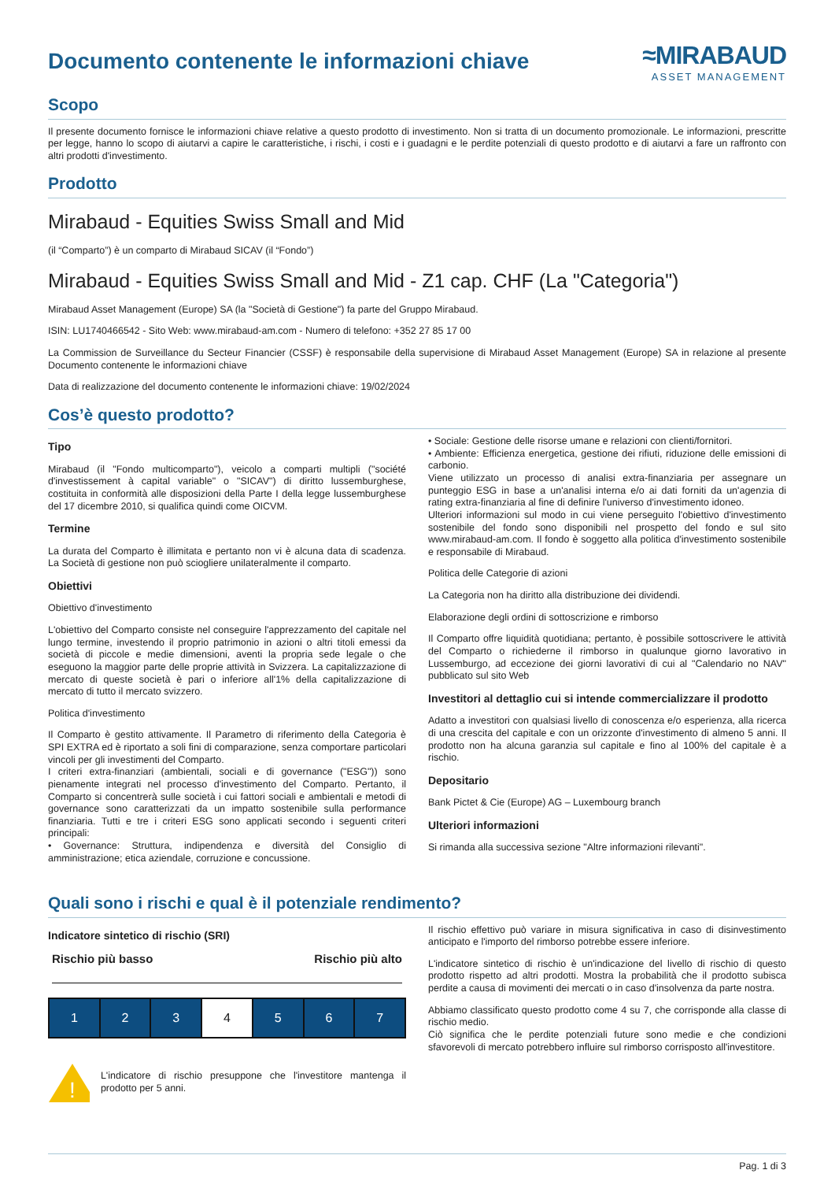Documento contenente le informazioni chiave
≈MIRABAUD
ASSET MANAGEMENT
Scopo
Il presente documento fornisce le informazioni chiave relative a questo prodotto di investimento. Non si tratta di un documento promozionale. Le informazioni, prescritte per legge, hanno lo scopo di aiutarvi a capire le caratteristiche, i rischi, i costi e i guadagni e le perdite potenziali di questo prodotto e di aiutarvi a fare un raffronto con altri prodotti d'investimento.
Prodotto
Mirabaud - Equities Swiss Small and Mid
(il “Comparto”) è un comparto di Mirabaud SICAV (il “Fondo”)
Mirabaud - Equities Swiss Small and Mid - Z1 cap. CHF (La "Categoria")
Mirabaud Asset Management (Europe) SA (la "Società di Gestione") fa parte del Gruppo Mirabaud.
ISIN: LU1740466542 - Sito Web: www.mirabaud-am.com - Numero di telefono: +352 27 85 17 00
La Commission de Surveillance du Secteur Financier (CSSF) è responsabile della supervisione di Mirabaud Asset Management (Europe) SA in relazione al presente Documento contenente le informazioni chiave
Data di realizzazione del documento contenente le informazioni chiave: 19/02/2024
Cos’è questo prodotto?
Tipo
Mirabaud (il "Fondo multicomparto"), veicolo a comparti multipli ("société d'investissement à capital variable" o "SICAV") di diritto lussemburghese, costituita in conformità alle disposizioni della Parte I della legge lussemburghese del 17 dicembre 2010, si qualifica quindi come OICVM.
Termine
La durata del Comparto è illimitata e pertanto non vi è alcuna data di scadenza. La Società di gestione non può sciogliere unilateralmente il comparto.
Obiettivi
Obiettivo d'investimento
L'obiettivo del Comparto consiste nel conseguire l'apprezzamento del capitale nel lungo termine, investendo il proprio patrimonio in azioni o altri titoli emessi da società di piccole e medie dimensioni, aventi la propria sede legale o che eseguono la maggior parte delle proprie attività in Svizzera. La capitalizzazione di mercato di queste società è pari o inferiore all'1% della capitalizzazione di mercato di tutto il mercato svizzero.
Politica d'investimento
Il Comparto è gestito attivamente. Il Parametro di riferimento della Categoria è SPI EXTRA ed è riportato a soli fini di comparazione, senza comportare particolari vincoli per gli investimenti del Comparto.
I criteri extra-finanziari (ambientali, sociali e di governance ("ESG")) sono pienamente integrati nel processo d'investimento del Comparto. Pertanto, il Comparto si concentrerà sulle società i cui fattori sociali e ambientali e metodi di governance sono caratterizzati da un impatto sostenibile sulla performance finanziaria. Tutti e tre i criteri ESG sono applicati secondo i seguenti criteri principali:
• Governance: Struttura, indipendenza e diversità del Consiglio di amministrazione; etica aziendale, corruzione e concussione.
• Sociale: Gestione delle risorse umane e relazioni con clienti/fornitori.
• Ambiente: Efficienza energetica, gestione dei rifiuti, riduzione delle emissioni di carbonio.
Viene utilizzato un processo di analisi extra-finanziaria per assegnare un punteggio ESG in base a un'analisi interna e/o ai dati forniti da un'agenzia di rating extra-finanziaria al fine di definire l'universo d'investimento idoneo.
Ulteriori informazioni sul modo in cui viene perseguito l'obiettivo d'investimento sostenibile del fondo sono disponibili nel prospetto del fondo e sul sito www.mirabaud-am.com. Il fondo è soggetto alla politica d'investimento sostenibile e responsabile di Mirabaud.
Politica delle Categorie di azioni
La Categoria non ha diritto alla distribuzione dei dividendi.
Elaborazione degli ordini di sottoscrizione e rimborso
Il Comparto offre liquidità quotidiana; pertanto, è possibile sottoscrivere le attività del Comparto o richiederne il rimborso in qualunque giorno lavorativo in Lussemburgo, ad eccezione dei giorni lavorativi di cui al "Calendario no NAV" pubblicato sul sito Web
Investitori al dettaglio cui si intende commercializzare il prodotto
Adatto a investitori con qualsiasi livello di conoscenza e/o esperienza, alla ricerca di una crescita del capitale e con un orizzonte d'investimento di almeno 5 anni. Il prodotto non ha alcuna garanzia sul capitale e fino al 100% del capitale è a rischio.
Depositario
Bank Pictet & Cie (Europe) AG – Luxembourg branch
Ulteriori informazioni
Si rimanda alla successiva sezione "Altre informazioni rilevanti".
Quali sono i rischi e qual è il potenziale rendimento?
Indicatore sintetico di rischio (SRI)
Rischio più basso Rischio più alto
| 1 | 2 | 3 | 4 | 5 | 6 | 7 |
!
L'indicatore di rischio presuppone che l'investitore mantenga il prodotto per 5 anni.
Il rischio effettivo può variare in misura significativa in caso di disinvestimento anticipato e l'importo del rimborso potrebbe essere inferiore.
L'indicatore sintetico di rischio è un'indicazione del livello di rischio di questo prodotto rispetto ad altri prodotti. Mostra la probabilità che il prodotto subisca perdite a causa di movimenti dei mercati o in caso d'insolvenza da parte nostra.
Abbiamo classificato questo prodotto come 4 su 7, che corrisponde alla classe di rischio medio.
Ciò significa che le perdite potenziali future sono medie e che condizioni sfavorevoli di mercato potrebbero influire sul rimborso corrisposto all'investitore.
Pag. 1 di 3